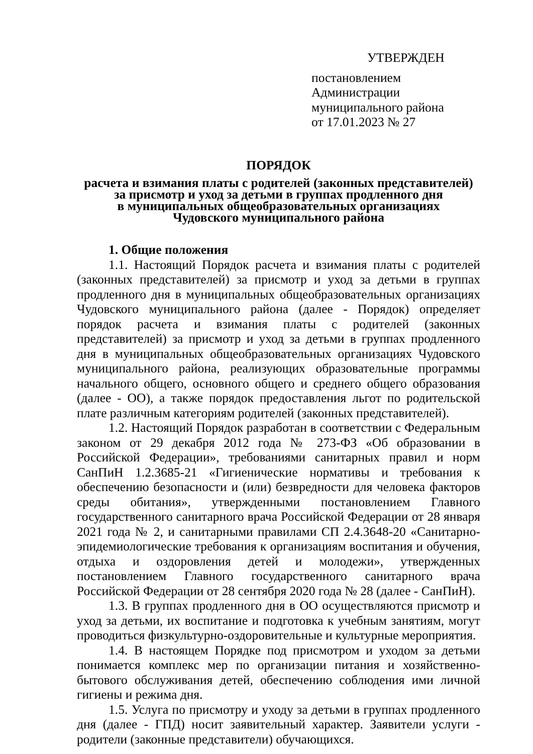УТВЕРЖДЕН
постановлением Администрации
муниципального района
от 17.01.2023 № 27
ПОРЯДОК
расчета и взимания платы с родителей (законных представителей)
за присмотр и уход за детьми в группах продленного дня
в муниципальных общеобразовательных организациях
Чудовского муниципального района
1. Общие положения
1.1. Настоящий Порядок расчета и взимания платы с родителей (законных представителей) за присмотр и уход за детьми в группах продленного дня в муниципальных общеобразовательных организациях Чудовского муниципального района (далее - Порядок) определяет порядок расчета и взимания платы с родителей (законных представителей) за присмотр и уход за детьми в группах продленного дня в муниципальных общеобразовательных организациях Чудовского муниципального района, реализующих образовательные программы начального общего, основного общего и среднего общего образования (далее - ОО), а также порядок предоставления льгот по родительской плате различным категориям родителей (законных представителей).
1.2. Настоящий Порядок разработан в соответствии с Федеральным законом от 29 декабря 2012 года № 273-ФЗ «Об образовании в Российской Федерации», требованиями санитарных правил и норм СанПиН 1.2.3685-21 «Гигиенические нормативы и требования к обеспечению безопасности и (или) безвредности для человека факторов среды обитания», утвержденными постановлением Главного государственного санитарного врача Российской Федерации от 28 января 2021 года № 2, и санитарными правилами СП 2.4.3648-20 «Санитарно-эпидемиологические требования к организациям воспитания и обучения, отдыха и оздоровления детей и молодежи», утвержденных постановлением Главного государственного санитарного врача Российской Федерации от 28 сентября 2020 года № 28 (далее - СанПиН).
1.3. В группах продленного дня в ОО осуществляются присмотр и уход за детьми, их воспитание и подготовка к учебным занятиям, могут проводиться физкультурно-оздоровительные и культурные мероприятия.
1.4. В настоящем Порядке под присмотром и уходом за детьми понимается комплекс мер по организации питания и хозяйственно-бытового обслуживания детей, обеспечению соблюдения ими личной гигиены и режима дня.
1.5. Услуга по присмотру и уходу за детьми в группах продленного дня (далее - ГПД) носит заявительный характер. Заявители услуги - родители (законные представители) обучающихся.